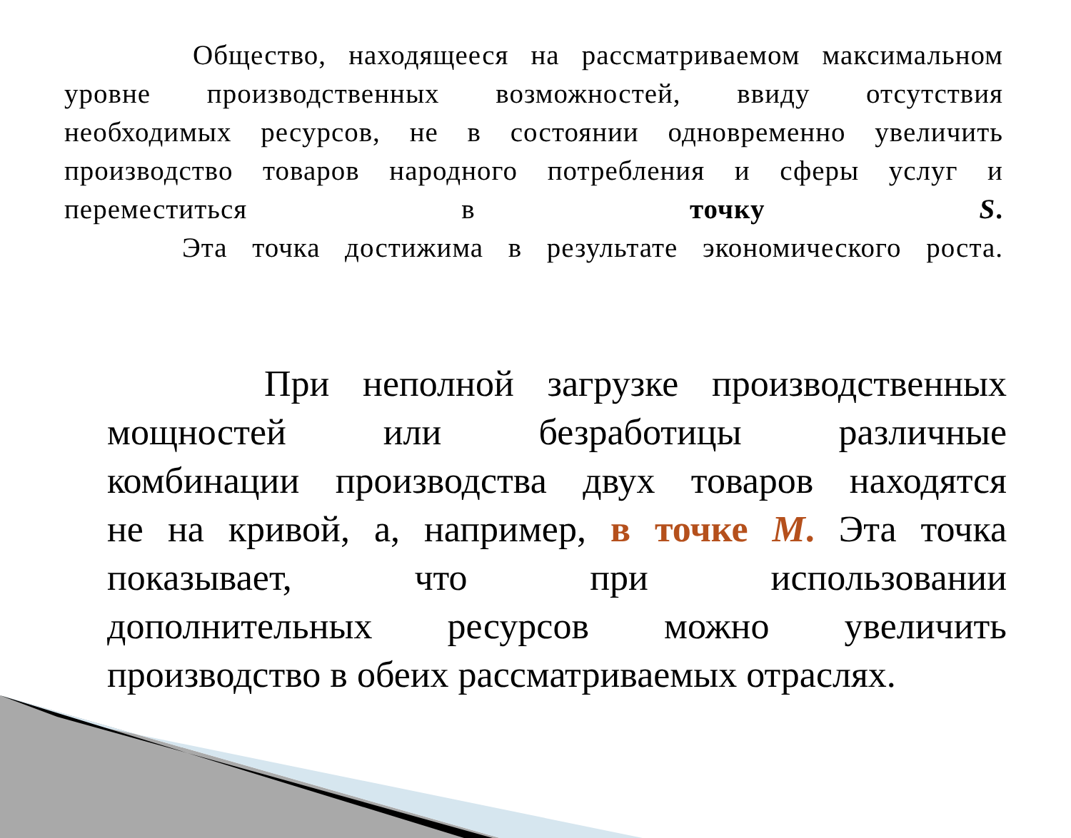Общество, находящееся на рассматриваемом максимальном
уровне производственных возможностей, ввиду отсутствия
необходимых ресурсов, не в состоянии одновременно увеличить
производство товаров народного потребления и сферы услуг и
переместиться в точку S.
Эта точка достижима в результате экономического роста.
При неполной загрузке производственных
мощностей или безработицы различные
комбинации производства двух товаров находятся
не на кривой, а, например, в точке М. Эта точка
показывает, что при использовании
дополнительных ресурсов можно увеличить
производство в обеих рассматриваемых отраслях.